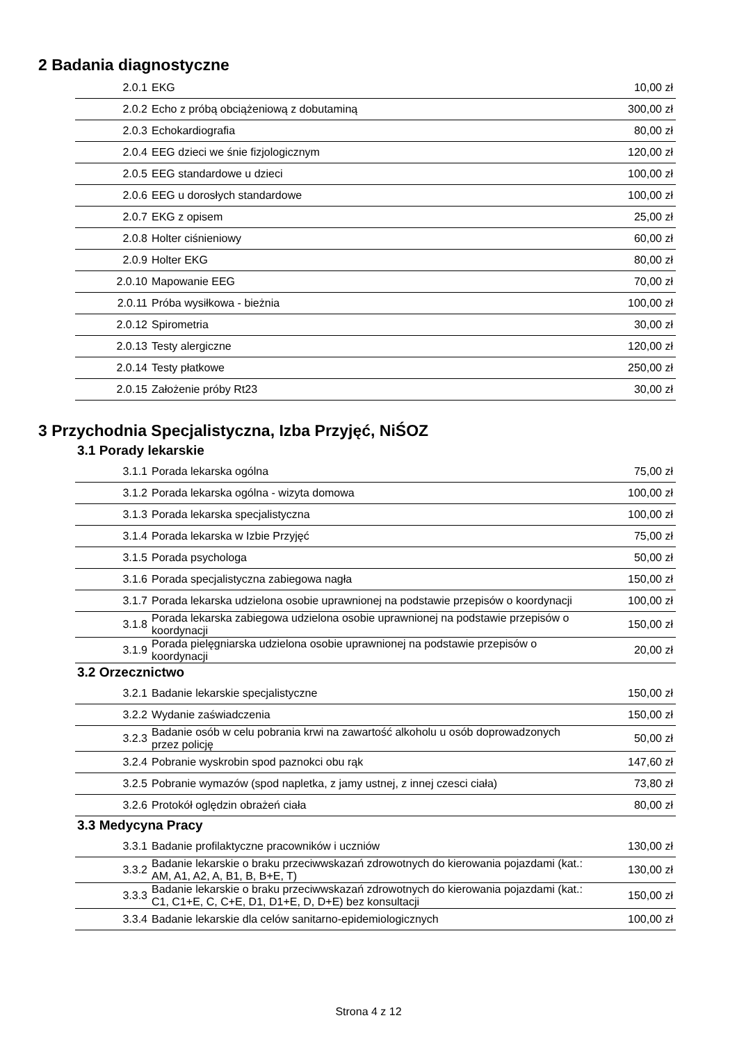2 Badania diagnostyczne
| 2.0.1 | EKG | 10,00 zł |
| 2.0.2 | Echo z próbą obciążeniową z dobutaminą | 300,00 zł |
| 2.0.3 | Echokardiografia | 80,00 zł |
| 2.0.4 | EEG dzieci we śnie fizjologicznym | 120,00 zł |
| 2.0.5 | EEG standardowe u dzieci | 100,00 zł |
| 2.0.6 | EEG u dorosłych standardowe | 100,00 zł |
| 2.0.7 | EKG z opisem | 25,00 zł |
| 2.0.8 | Holter ciśnieniowy | 60,00 zł |
| 2.0.9 | Holter EKG | 80,00 zł |
| 2.0.10 | Mapowanie EEG | 70,00 zł |
| 2.0.11 | Próba wysiłkowa - bieżnia | 100,00 zł |
| 2.0.12 | Spirometria | 30,00 zł |
| 2.0.13 | Testy alergiczne | 120,00 zł |
| 2.0.14 | Testy płatkowe | 250,00 zł |
| 2.0.15 | Założenie próby Rt23 | 30,00 zł |
3 Przychodnia Specjalistyczna, Izba Przyjęć, NiŚOZ
3.1 Porady lekarskie
| 3.1.1 | Porada lekarska ogólna | 75,00 zł |
| 3.1.2 | Porada lekarska ogólna - wizyta domowa | 100,00 zł |
| 3.1.3 | Porada lekarska specjalistyczna | 100,00 zł |
| 3.1.4 | Porada lekarska w Izbie Przyjęć | 75,00 zł |
| 3.1.5 | Porada psychologa | 50,00 zł |
| 3.1.6 | Porada specjalistyczna zabiegowa nagła | 150,00 zł |
| 3.1.7 | Porada lekarska udzielona osobie uprawnionej na podstawie przepisów o koordynacji | 100,00 zł |
| 3.1.8 | Porada lekarska zabiegowa udzielona osobie uprawnionej na podstawie przepisów o koordynacji | 150,00 zł |
| 3.1.9 | Porada pielęgniarska udzielona osobie uprawnionej na podstawie przepisów o koordynacji | 20,00 zł |
3.2 Orzecznictwo
| 3.2.1 | Badanie lekarskie specjalistyczne | 150,00 zł |
| 3.2.2 | Wydanie zaświadczenia | 150,00 zł |
| 3.2.3 | Badanie osób w celu pobrania krwi na zawartość alkoholu u osób doprowadzonych przez policję | 50,00 zł |
| 3.2.4 | Pobranie wyskrobin spod paznokci obu rąk | 147,60 zł |
| 3.2.5 | Pobranie wymazów (spod napletka, z jamy ustnej, z innej czesci ciała) | 73,80 zł |
| 3.2.6 | Protokół oględzin obrażeń ciała | 80,00 zł |
3.3 Medycyna Pracy
| 3.3.1 | Badanie profilaktyczne pracowników i uczniów | 130,00 zł |
| 3.3.2 | Badanie lekarskie o braku przeciwwskazań zdrowotnych do kierowania pojazdami (kat.: AM, A1, A2, A, B1, B, B+E, T) | 130,00 zł |
| 3.3.3 | Badanie lekarskie o braku przeciwwskazań zdrowotnych do kierowania pojazdami (kat.: C1, C1+E, C, C+E, D1, D1+E, D, D+E) bez konsultacji | 150,00 zł |
| 3.3.4 | Badanie lekarskie dla celów sanitarno-epidemiologicznych | 100,00 zł |
Strona 4 z 12